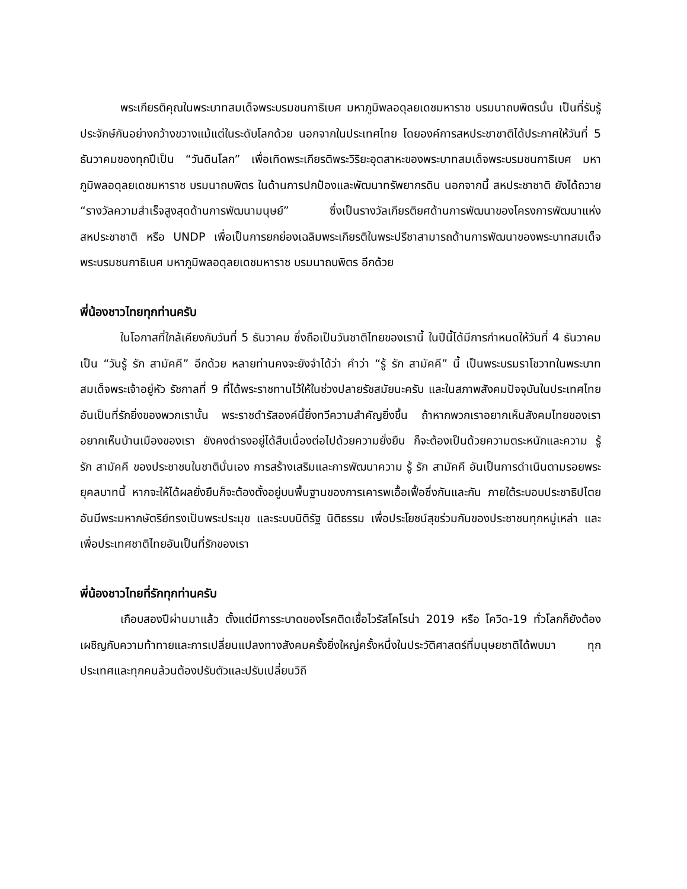พระเกียรติคุณในพระบาทสมเด็จพระบรมชนกาธิเบศ มหาภูมิพลอดุลยเดชมหาราช บรมนาถบพิตรนั้น เป็นที่รับรู้ประจักษ์กันอย่างกว้างขวางแม้แต่ในระดับโลกด้วย นอกจากในประเทศไทย โดยองค์การสหประชาชาติได้ประกาศให้วันที่ 5 ธันวาคมของทุกปีเป็น “วันดินโลก” เพื่อเทิดพระเกียรติพระวิริยะอุตสาหะของพระบาทสมเด็จพระบรมชนกาธิเบศ มหาภูมิพลอดุลยเดชมหาราช บรมนาถบพิตร ในด้านการปกป้องและพัฒนาทรัพยากรดิน นอกจากนี้ สหประชาชาติ ยังได้ถวาย “รางวัลความสำเร็จสูงสุดด้านการพัฒนามนุษย์” ซึ่งเป็นรางวัลเกียรติยศด้านการพัฒนาของโครงการพัฒนาแห่งสหประชาชาติ หรือ UNDP เพื่อเป็นการยกย่องเฉลิมพระเกียรติในพระปรีชาสามารถด้านการพัฒนาของพระบาทสมเด็จพระบรมชนกาธิเบศ มหาภูมิพลอดุลยเดชมหาราช บรมนาถบพิตร อีกด้วย
พี่น้องชาวไทยทุกท่านครับ
ในโอกาสที่ใกล้เคียงกับวันที่ 5 ธันวาคม ซึ่งถือเป็นวันชาติไทยของเรานี้ ในปีนี้ได้มีการกำหนดให้วันที่ 4 ธันวาคม เป็น “วันรู้ รัก สามัคคี” อีกด้วย หลายท่านคงจะยังจำได้ว่า คำว่า “รู้ รัก สามัคคี” นี้ เป็นพระบรมราโชวาทในพระบาทสมเด็จพระเจ้าอยู่หัว รัชกาลที่ 9 ที่ได้พระราชทานไว้ให้ในช่วงปลายรัชสมัยนะครับ และในสภาพสังคมปัจจุบันในประเทศไทยอันเป็นที่รักยิ่งของพวกเรานั้น พระราชดำรัสองค์นี้ยิ่งทวีความสำคัญยิ่งขึ้น ถ้าหากพวกเราอยากเห็นสังคมไทยของเรา อยากเห็นบ้านเมืองของเรา ยังคงดำรงอยู่ได้สืบเนื่องต่อไปด้วยความยั่งยืน ก็จะต้องเป็นด้วยความตระหนักและความ รู้ รัก สามัคคี ของประชาชนในชาตินั่นเอง การสร้างเสริมและการพัฒนาความ รู้ รัก สามัคคี อันเป็นการดำเนินตามรอยพระยุคลบาทนี้ หากจะให้ได้ผลยั่งยืนก็จะต้องตั้งอยู่บนพื้นฐานของการเคารพเอื้อเฟื้อซึ่งกันและกัน ภายใต้ระบอบประชาธิปไตยอันมีพระมหากษัตริย์ทรงเป็นพระประมุข และระบบนิติรัฐ นิติธรรม เพื่อประโยชน์สุขร่วมกันของประชาชนทุกหมู่เหล่า และเพื่อประเทศชาติไทยอันเป็นที่รักของเรา
พี่น้องชาวไทยที่รักทุกท่านครับ
เกือบสองปีผ่านมาแล้ว ตั้งแต่มีการระบาดของโรคติดเชื้อไวรัสโคโรน่า 2019 หรือ โควิด-19 ทั่วโลกก็ยังต้องเผชิญกับความท้าทายและการเปลี่ยนแปลงทางสังคมครั้งยิ่งใหญ่ครั้งหนึ่งในประวัติศาสตร์ที่มนุษยชาติได้พบมา ทุกประเทศและทุกคนล้วนต้องปรับตัวและปรับเปลี่ยนวิถี